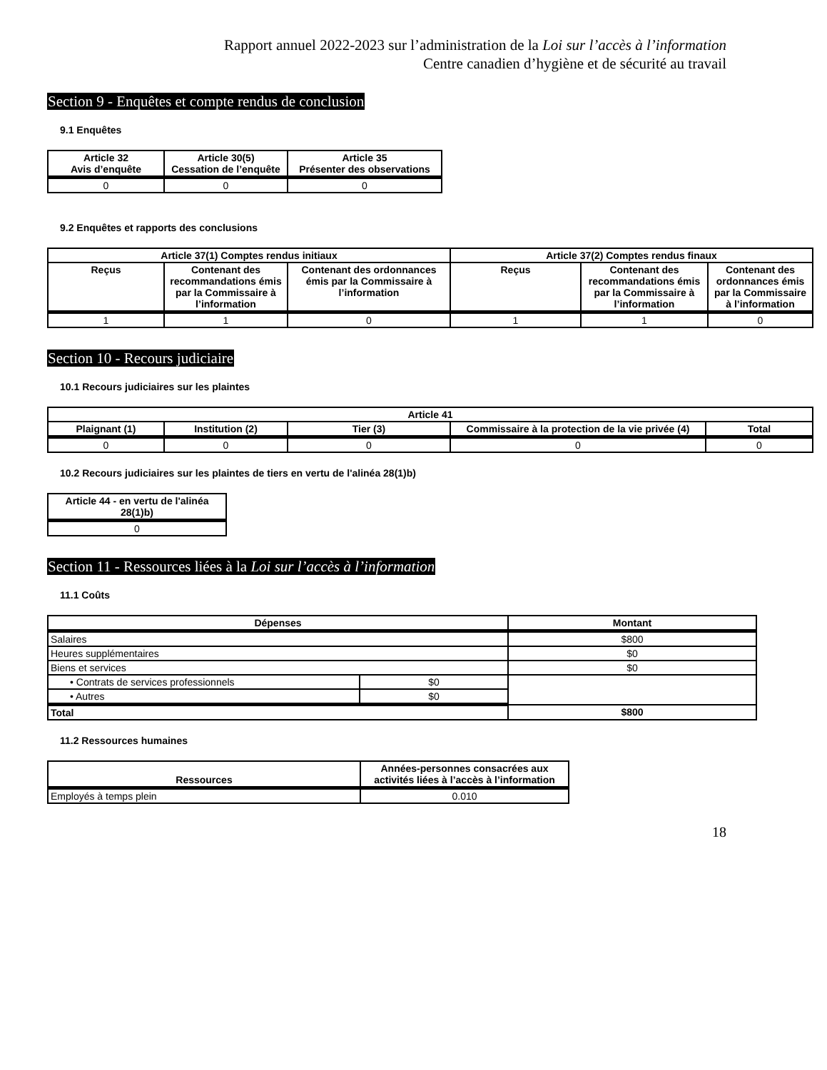Rapport annuel 2022-2023 sur l’administration de la Loi sur l’accès à l’information
Centre canadien d’hygiène et de sécurité au travail
Section 9 - Enquêtes et compte rendus de conclusion
9.1 Enquêtes
| Article 32 Avis d’enquête | Article 30(5) Cessation de l’enquête | Article 35 Présenter des observations |
| --- | --- | --- |
| 0 | 0 | 0 |
9.2 Enquêtes et rapports des conclusions
| Article 37(1) Comptes rendus initiaux | | | Article 37(2) Comptes rendus finaux | | |
| --- | --- | --- | --- | --- | --- |
| Reçus | Contenant des recommandations émis par la Commissaire à l’information | Contenant des ordonnances émis par la Commissaire à l’information | Reçus | Contenant des recommandations émis par la Commissaire à l’information | Contenant des ordonnances émis par la Commissaire à l’information |
| 1 | 1 | 0 | 1 | 1 | 0 |
Section 10 - Recours judiciaire
10.1 Recours judiciaires sur les plaintes
| Article 41 | | | | |
| --- | --- | --- | --- | --- |
| Plaignant (1) | Institution (2) | Tier (3) | Commissaire à la protection de la vie privée (4) | Total |
| 0 | 0 | 0 | 0 | 0 |
10.2 Recours judiciaires sur les plaintes de tiers en vertu de l'alinéa 28(1)b)
| Article 44 - en vertu de l'alinéa 28(1)b) |
| --- |
| 0 |
Section 11 - Ressources liées à la Loi sur l’accès à l’information
11.1 Coûts
| Dépenses | | Montant |
| --- | --- | --- |
| Salaires | | $800 |
| Heures supplémentaires | | $0 |
| Biens et services | | $0 |
| • Contrats de services professionnels | $0 | |
| • Autres | $0 | |
| Total | | $800 |
11.2 Ressources humaines
| Ressources | Années-personnes consacrées aux activités liées à l’accès à l’information |
| --- | --- |
| Employés à temps plein | 0.010 |
18